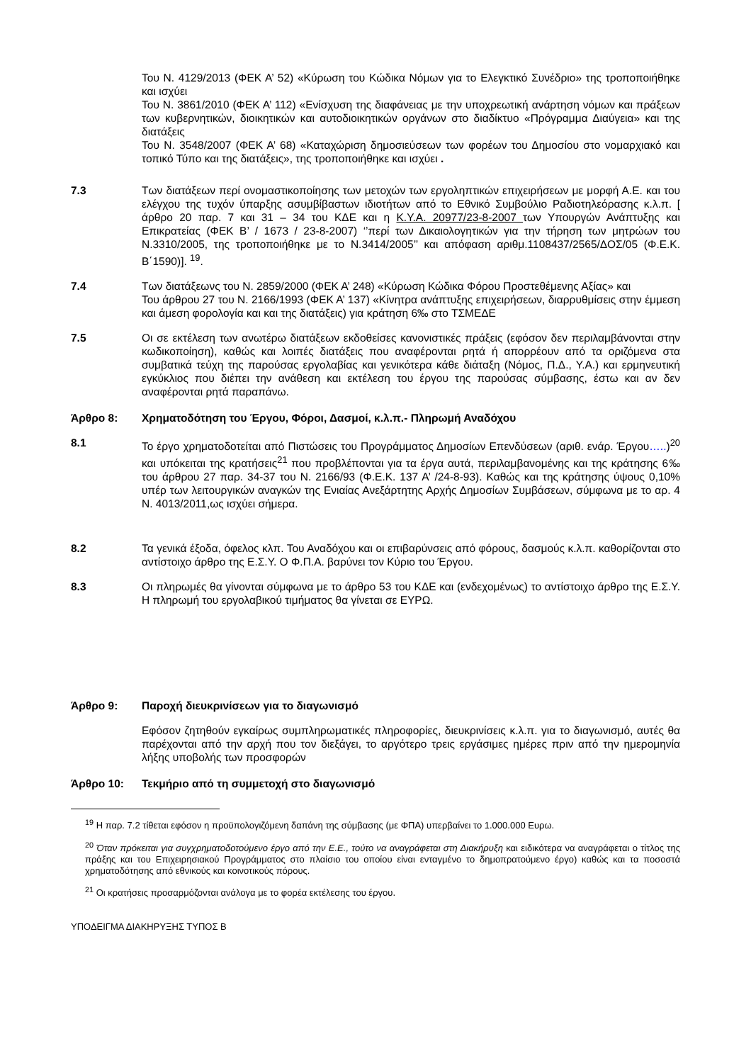Του Ν. 4129/2013 (ΦΕΚ Α’ 52) «Κύρωση του Κώδικα Νόμων για το Ελεγκτικό Συνέδριο» της τροποποιήθηκε και ισχύει
Του Ν. 3861/2010 (ΦΕΚ Α’ 112) «Ενίσχυση της διαφάνειας με την υποχρεωτική ανάρτηση νόμων και πράξεων των κυβερνητικών, διοικητικών και αυτοδιοικητικών οργάνων στο διαδίκτυο «Πρόγραμμα Διαύγεια» και της διατάξεις
Του Ν. 3548/2007 (ΦΕΚ Α’ 68) «Καταχώριση δημοσιεύσεων των φορέων του Δημοσίου στο νομαρχιακό και τοπικό Τύπο και της διατάξεις», της τροποποιήθηκε και ισχύει .
7.3 Των διατάξεων περί ονομαστικοποίησης των μετοχών των εργοληπτικών επιχειρήσεων με μορφή Α.Ε. και του ελέγχου της τυχόν ύπαρξης ασυμβίβαστων ιδιοτήτων από το Εθνικό Συμβούλιο Ραδιοτηλεόρασης κ.λ.π. [ άρθρο 20 παρ. 7 και 31 – 34 του ΚΔΕ και η Κ.Υ.Α. 20977/23-8-2007 των Υπουργών Ανάπτυξης και Επικρατείας (ΦΕΚ Β’ / 1673 / 23-8-2007) ‘’περί των Δικαιολογητικών για την τήρηση των μητρώων του Ν.3310/2005, της τροποποιήθηκε με το Ν.3414/2005’’ και απόφαση αριθμ.1108437/2565/ΔΟΣ/05 (Φ.Ε.Κ. Β΄1590)]. <sup>19</sup>.
7.4 Των διατάξεωνς του Ν. 2859/2000 (ΦΕΚ Α’ 248) «Κύρωση Κώδικα Φόρου Προστεθέμενης Αξίας» και
Του άρθρου 27 του Ν. 2166/1993 (ΦΕΚ Α’ 137) «Κίνητρα ανάπτυξης επιχειρήσεων, διαρρυθμίσεις στην έμμεση και άμεση φορολογία και και της διατάξεις) για κράτηση 6‰ στο ΤΣΜΕΔΕ
7.5 Οι σε εκτέλεση των ανωτέρω διατάξεων εκδοθείσες κανονιστικές πράξεις (εφόσον δεν περιλαμβάνονται στην κωδικοποίηση), καθώς και λοιπές διατάξεις που αναφέρονται ρητά ή απορρέουν από τα οριζόμενα στα συμβατικά τεύχη της παρούσας εργολαβίας και γενικότερα κάθε διάταξη (Νόμος, Π.Δ., Υ.Α.) και ερμηνευτική εγκύκλιος που διέπει την ανάθεση και εκτέλεση του έργου της παρούσας σύμβασης, έστω και αν δεν αναφέρονται ρητά παραπάνω.
Άρθρο 8: Χρηματοδότηση του Έργου, Φόροι, Δασμοί, κ.λ.π.- Πληρωμή Αναδόχου
8.1 Το έργο χρηματοδοτείται από Πιστώσεις του Προγράμματος Δημοσίων Επενδύσεων (αριθ. ενάρ. Έργου…..)<sup>20</sup> και υπόκειται της κρατήσεις<sup>21</sup> που προβλέπονται για τα έργα αυτά, περιλαμβανομένης και της κράτησης 6‰ του άρθρου 27 παρ. 34-37 του Ν. 2166/93 (Φ.Ε.Κ. 137 Α’ /24-8-93). Καθώς και της κράτησης ύψους 0,10% υπέρ των λειτουργικών αναγκών της Ενιαίας Ανεξάρτητης Αρχής Δημοσίων Συμβάσεων, σύμφωνα με το αρ. 4 Ν. 4013/2011,ως ισχύει σήμερα.
8.2 Τα γενικά έξοδα, όφελος κλπ. Του Αναδόχου και οι επιβαρύνσεις από φόρους, δασμούς κ.λ.π. καθορίζονται στο αντίστοιχο άρθρο της Ε.Σ.Υ. Ο Φ.Π.Α. βαρύνει τον Κύριο του Έργου.
8.3 Οι πληρωμές θα γίνονται σύμφωνα με το άρθρο 53 του ΚΔΕ και (ενδεχομένως) το αντίστοιχο άρθρο της Ε.Σ.Υ. Η πληρωμή του εργολαβικού τιμήματος θα γίνεται σε ΕΥΡΩ.
Άρθρο 9: Παροχή διευκρινίσεων για το διαγωνισμό
Εφόσον ζητηθούν εγκαίρως συμπληρωματικές πληροφορίες, διευκρινίσεις κ.λ.π. για το διαγωνισμό, αυτές θα παρέχονται από την αρχή που τον διεξάγει, το αργότερο τρεις εργάσιμες ημέρες πριν από την ημερομηνία λήξης υποβολής των προσφορών
Άρθρο 10: Τεκμήριο από τη συμμετοχή στο διαγωνισμό
<sup>19</sup> Η παρ. 7.2 τίθεται εφόσον η προϋπολογιζόμενη δαπάνη της σύμβασης (με ΦΠΑ) υπερβαίνει το 1.000.000 Ευρω.
<sup>20</sup> Όταν πρόκειται για συγχρηματοδοτούμενο έργο από την Ε.Ε., τούτο να αναγράφεται στη Διακήρυξη και ειδικότερα να αναγράφεται ο τίτλος της πράξης και του Επιχειρησιακού Προγράμματος στο πλαίσιο του οποίου είναι ενταγμένο το δημοπρατούμενο έργο) καθώς και τα ποσοστά χρηματοδότησης από εθνικούς και κοινοτικούς πόρους.
<sup>21</sup> Οι κρατήσεις προσαρμόζονται ανάλογα με το φορέα εκτέλεσης του έργου.
ΥΠΟΔΕΙΓΜΑ ΔΙΑΚΗΡΥΞΗΣ ΤΥΠΟΣ Β